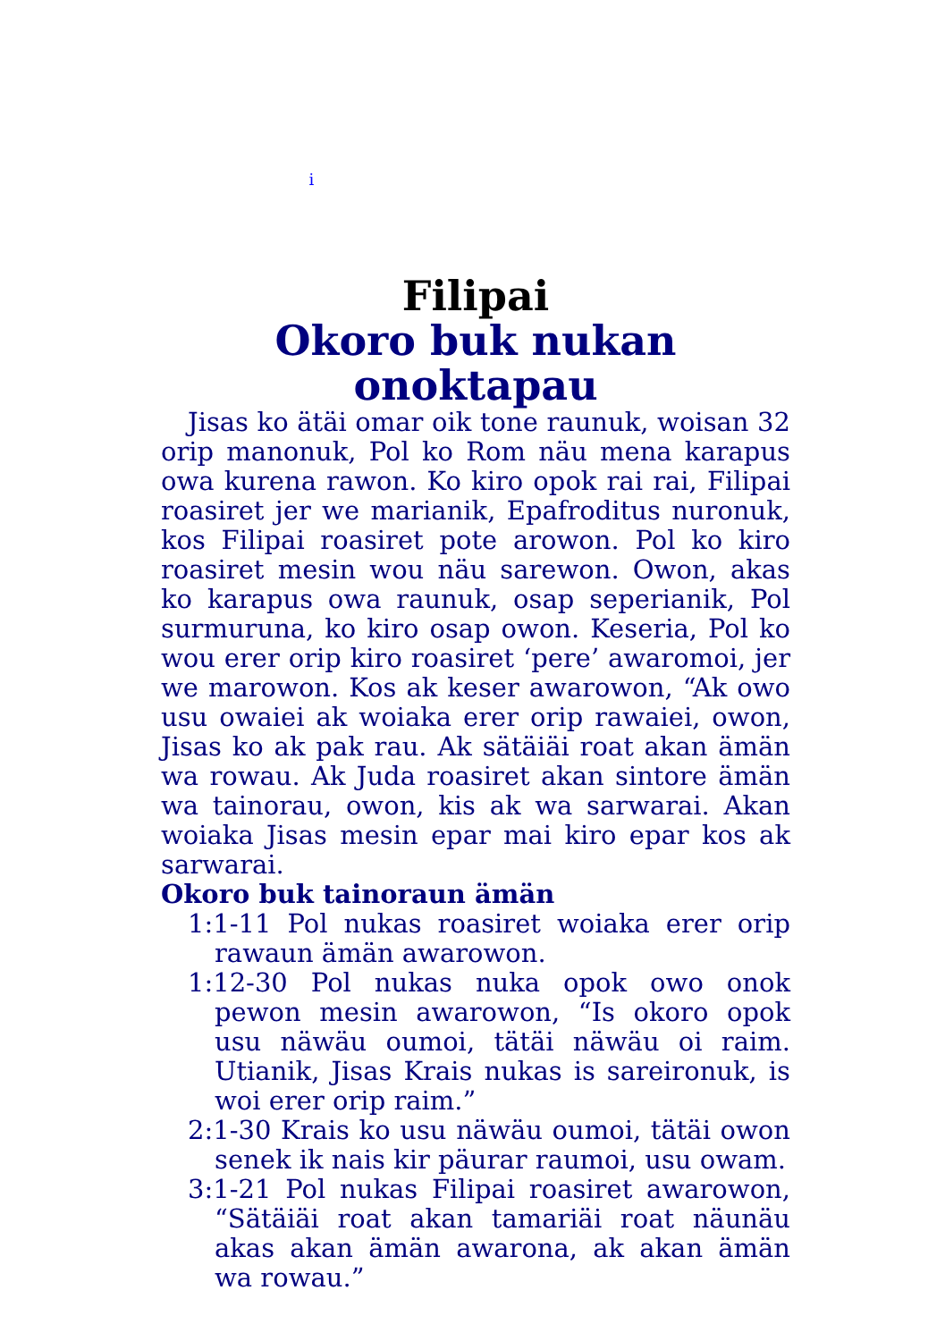i
Filipai
Okoro buk nukan onoktapau
Jisas ko ätäi omar oik tone raunuk, woisan 32 orip manonuk, Pol ko Rom näu mena karapus owa kurena rawon. Ko kiro opok rai rai, Filipai roasiret jer we marianik, Epafroditus nuronuk, kos Filipai roasiret pote arowon. Pol ko kiro roasiret mesin wou näu sarewon. Owon, akas ko karapus owa raunuk, osap seperianik, Pol surmuruna, ko kiro osap owon. Keseria, Pol ko wou erer orip kiro roasiret ‘pere’ awaromoi, jer we marowon. Kos ak keser awarowon, “Ak owo usu owaiei ak woiaka erer orip rawaiei, owon, Jisas ko ak pak rau. Ak sätäiäi roat akan ämän wa rowau. Ak Juda roasiret akan sintore ämän wa tainorau, owon, kis ak wa sarwarai. Akan woiaka Jisas mesin epar mai kiro epar kos ak sarwarai.
Okoro buk tainoraun ämän
1:1-11 Pol nukas roasiret woiaka erer orip rawaun ämän awarowon.
1:12-30 Pol nukas nuka opok owo onok pewon mesin awarowon, “Is okoro opok usu näwäu oumoi, tätäi näwäu oi raim. Utianik, Jisas Krais nukas is sareironuk, is woi erer orip raim.”
2:1-30 Krais ko usu näwäu oumoi, tätäi owon senek ik nais kir päurar raumoi, usu owam.
3:1-21 Pol nukas Filipai roasiret awarowon, “Sätäiäi roat akan tamariäi roat näunäu akas akan ämän awarona, ak akan ämän wa rowau.”